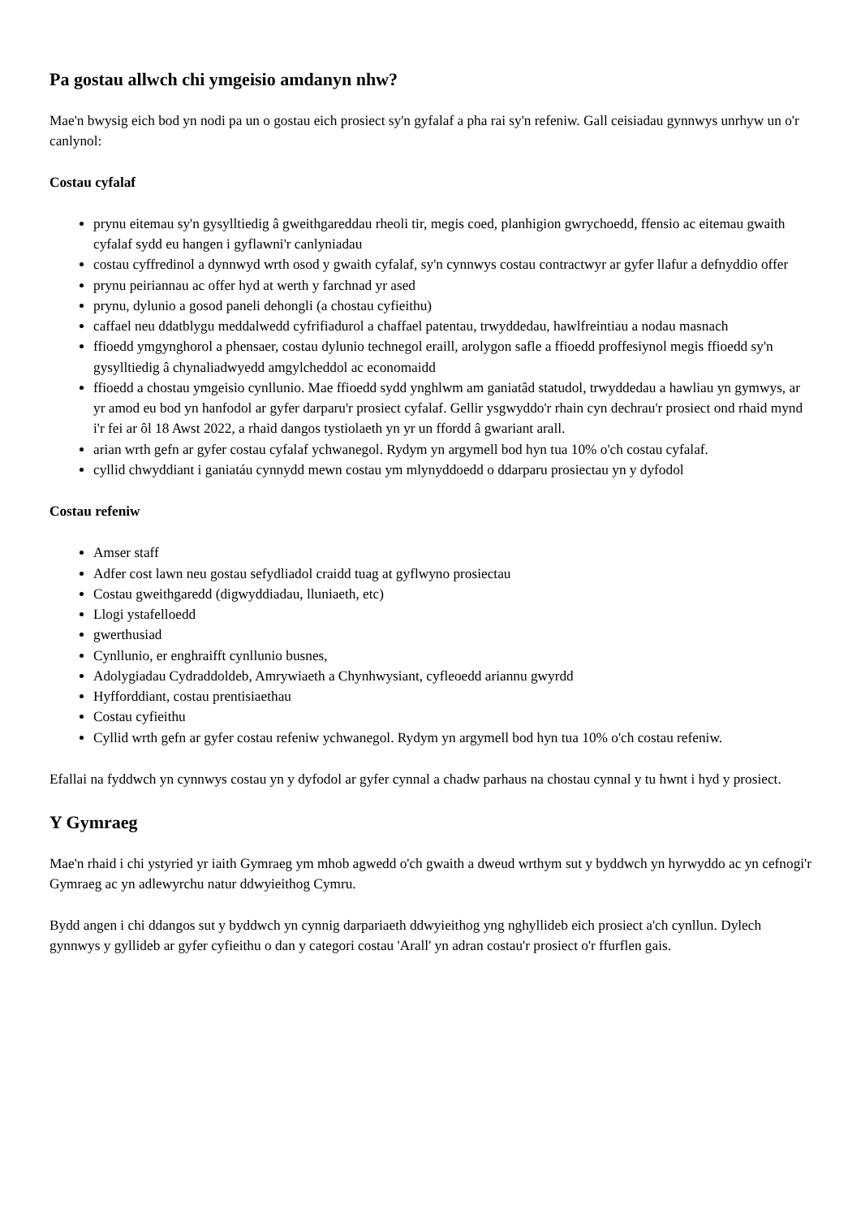Pa gostau allwch chi ymgeisio amdanyn nhw?
Mae'n bwysig eich bod yn nodi pa un o gostau eich prosiect sy'n gyfalaf a pha rai sy'n refeniw. Gall ceisiadau gynnwys unrhyw un o'r canlynol:
Costau cyfalaf
prynu eitemau sy'n gysylltiedig â gweithgareddau rheoli tir, megis coed, planhigion gwrychoedd, ffensio ac eitemau gwaith cyfalaf sydd eu hangen i gyflawni'r canlyniadau
costau cyffredinol a dynnwyd wrth osod y gwaith cyfalaf, sy'n cynnwys costau contractwyr ar gyfer llafur a defnyddio offer
prynu peiriannau ac offer hyd at werth y farchnad yr ased
prynu, dylunio a gosod paneli dehongli (a chostau cyfieithu)
caffael neu ddatblygu meddalwedd cyfrifiadurol a chaffael patentau, trwyddedau, hawlfreintiau a nodau masnach
ffioedd ymgynghorol a phensaer, costau dylunio technegol eraill, arolygon safle a ffioedd proffesiynol megis ffioedd sy'n gysylltiedig â chynaliadwyedd amgylcheddol ac economaidd
ffioedd a chostau ymgeisio cynllunio. Mae ffioedd sydd ynghlwm am ganiatâd statudol, trwyddedau a hawliau yn gymwys, ar yr amod eu bod yn hanfodol ar gyfer darparu'r prosiect cyfalaf. Gellir ysgwyddo'r rhain cyn dechrau'r prosiect ond rhaid mynd i'r fei ar ôl 18 Awst 2022, a rhaid dangos tystiolaeth yn yr un ffordd â gwariant arall.
arian wrth gefn ar gyfer costau cyfalaf ychwanegol. Rydym yn argymell bod hyn tua 10% o'ch costau cyfalaf.
cyllid chwyddiant i ganiatáu cynnydd mewn costau ym mlynyddoedd o ddarparu prosiectau yn y dyfodol
Costau refeniw
Amser staff
Adfer cost lawn neu gostau sefydliadol craidd tuag at gyflwyno prosiectau
Costau gweithgaredd (digwyddiadau, lluniaeth, etc)
Llogi ystafelloedd
gwerthusiad
Cynllunio, er enghraifft cynllunio busnes,
Adolygiadau Cydraddoldeb, Amrywiaeth a Chynhwysiant, cyfleoedd ariannu gwyrdd
Hyfforddiant, costau prentisiaethau
Costau cyfieithu
Cyllid wrth gefn ar gyfer costau refeniw ychwanegol. Rydym yn argymell bod hyn tua 10% o'ch costau refeniw.
Efallai na fyddwch yn cynnwys costau yn y dyfodol ar gyfer cynnal a chadw parhaus na chostau cynnal y tu hwnt i hyd y prosiect.
Y Gymraeg
Mae'n rhaid i chi ystyried yr iaith Gymraeg ym mhob agwedd o'ch gwaith a dweud wrthym sut y byddwch yn hyrwyddo ac yn cefnogi'r Gymraeg ac yn adlewyrchu natur ddwyieithog Cymru.
Bydd angen i chi ddangos sut y byddwch yn cynnig darpariaeth ddwyieithog yng nghyllideb eich prosiect a'ch cynllun. Dylech gynnwys y gyllideb ar gyfer cyfieithu o dan y categori costau 'Arall' yn adran costau'r prosiect o'r ffurflen gais.